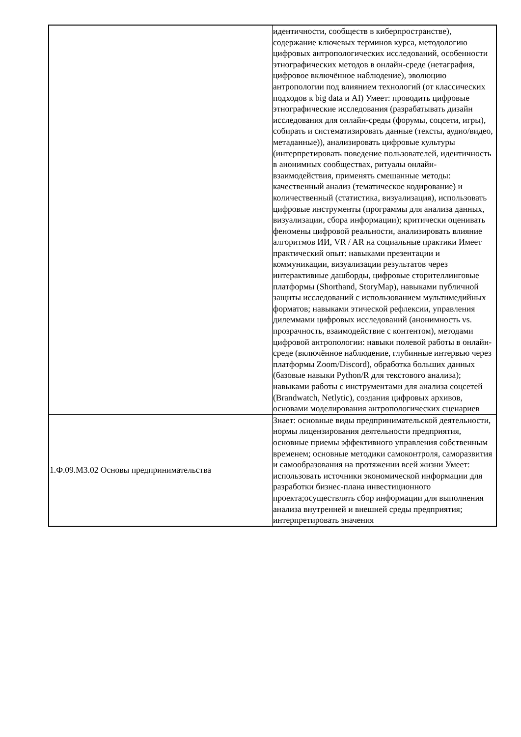| | идентичности, сообществ в киберпространстве), содержание ключевых терминов курса, методологию цифровых антропологических исследований, особенности этнографических методов в онлайн-среде (нетаграфия, цифровое включённое наблюдение), эволюцию антропологии под влиянием технологий (от классических подходов к big data и AI) Умеет: проводить цифровые этнографические исследования (разрабатывать дизайн исследования для онлайн-среды (форумы, соцсети, игры), собирать и систематизировать данные (тексты, аудио/видео, метаданные)), анализировать цифровые культуры (интерпретировать поведение пользователей, идентичность в анонимных сообществах, ритуалы онлайн-взаимодействия, применять смешанные методы: качественный анализ (тематическое кодирование) и количественный (статистика, визуализация), использовать цифровые инструменты (программы для анализа данных, визуализации, сбора информации); критически оценивать феномены цифровой реальности, анализировать влияние алгоритмов ИИ, VR / AR на социальные практики Имеет практический опыт: навыками презентации и коммуникации, визуализации результатов через интерактивные дашборды, цифровые сторителлинговые платформы (Shorthand, StoryMap), навыками публичной защиты исследований с использованием мультимедийных форматов; навыками этической рефлексии, управления дилеммами цифровых исследований (анонимность vs. прозрачность, взаимодействие с контентом), методами цифровой антропологии: навыки полевой работы в онлайн-среде (включённое наблюдение, глубинные интервью через платформы Zoom/Discord), обработка больших данных (базовые навыки Python/R для текстового анализа); навыками работы с инструментами для анализа соцсетей (Brandwatch, Netlytic), создания цифровых архивов, основами моделирования антропологических сценариев |
| 1.Ф.09.М3.02 Основы предпринимательства | Знает: основные виды предпринимательской деятельности, нормы лицензирования деятельности предприятия, основные приемы эффективного управления собственным временем; основные методики самоконтроля, саморазвития и самообразования на протяжении всей жизни Умеет: использовать источники экономической информации для разработки бизнес-плана инвестиционного проекта;осуществлять сбор информации для выполнения анализа внутренней и внешней среды предприятия; интерпретировать значения |